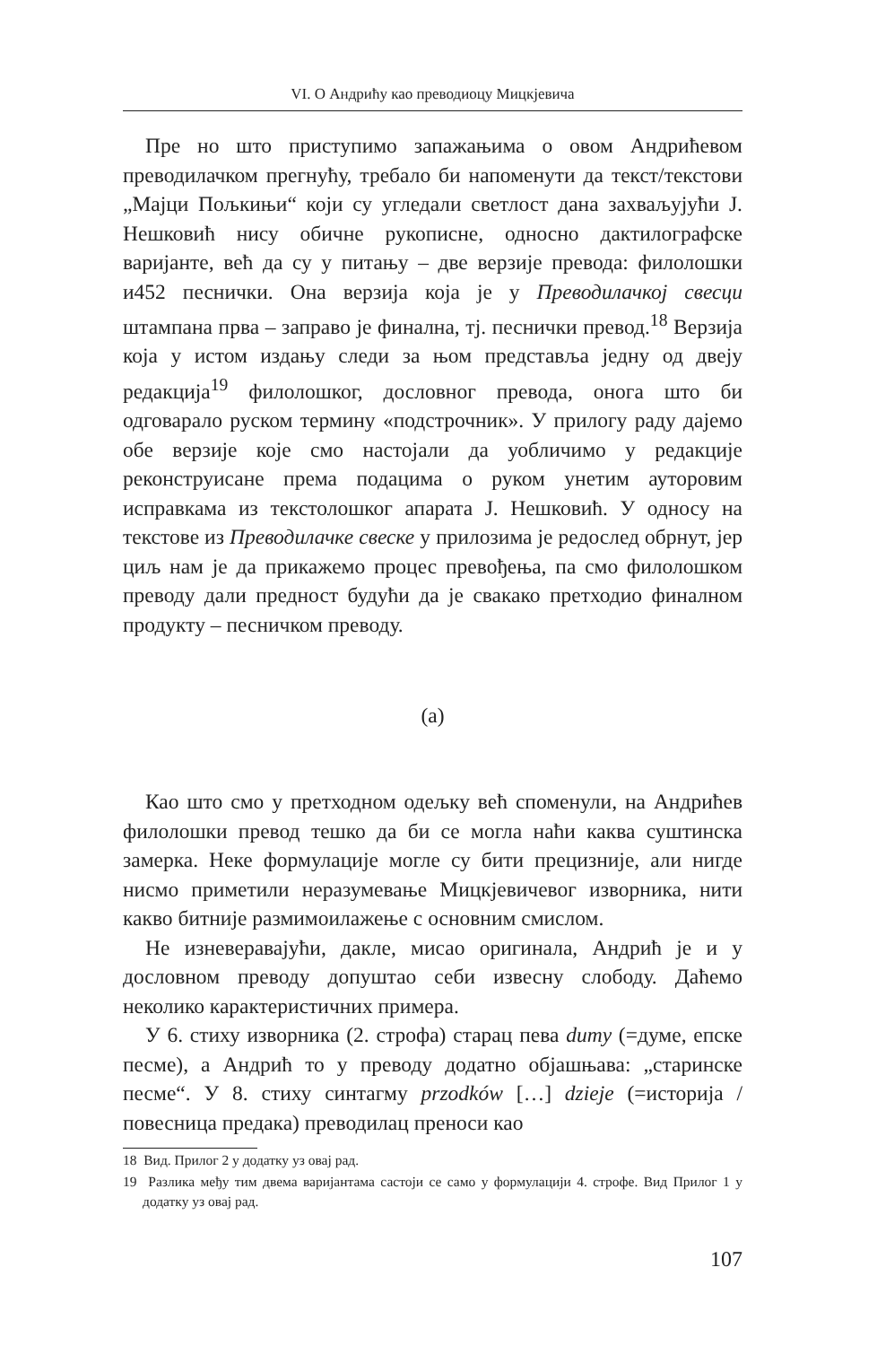VI. О Андрићу као преводиоцу Мицкјевича
Пре но што приступимо запажањима о овом Андрићевом преводилачком прегнућу, требало би напоменути да текст/текстови „Мајци Пољкињи“ који су угледали светлост дана захваљујући Ј. Нешковић нису обичне рукописне, односно дактилографске варијанте, већ да су у питању – две верзије превода: филолошки и452 песнички. Она верзија која је у Преводилачкој свесци штампана прва – заправо је финална, тј. песнички превод.<sup>18</sup> Верзија која у истом издању следи за њом представља једну од двеју редакција<sup>19</sup> филолошког, дословног превода, онога што би одговарало руском термину «подстрочник». У прилогу раду дајемо обе верзије које смо настојали да уобличимо у редакције реконструисане према подацима о руком унетим ауторовим исправкама из текстолошког апарата Ј. Нешковић. У односу на текстове из Преводилачке свеске у прилозима је редослед обрнут, јер циљ нам је да прикажемо процес превођења, па смо филолошком преводу дали предност будући да је свакако претходио финалном продукту – песничком преводу.
(а)
Као што смо у претходном одељку већ споменули, на Андрићев филолошки превод тешко да би се могла наћи каква суштинска замерка. Неке формулације могле су бити прецизније, али нигде нисмо приметили неразумевање Мицкјевичевог изворника, нити какво битније размимоилажење с основним смислом.
Не изневеравајући, дакле, мисао оригинала, Андрић је и у дословном преводу допуштао себи извесну слободу. Даћемо неколико карактеристичних примера.
У 6. стиху изворника (2. строфа) старац пева dumy (=думе, епске песме), а Андрић то у преводу додатно објашњава: „старинске песме“. У 8. стиху синтагму przodków […] dzieje (=историја / повесница предака) преводилац преноси као
18 Вид. Прилог 2 у додатку уз овај рад.
19 Разлика међу тим двема варијантама састоји се само у формулацији 4. строфе. Вид Прилог 1 у додатку уз овај рад.
107